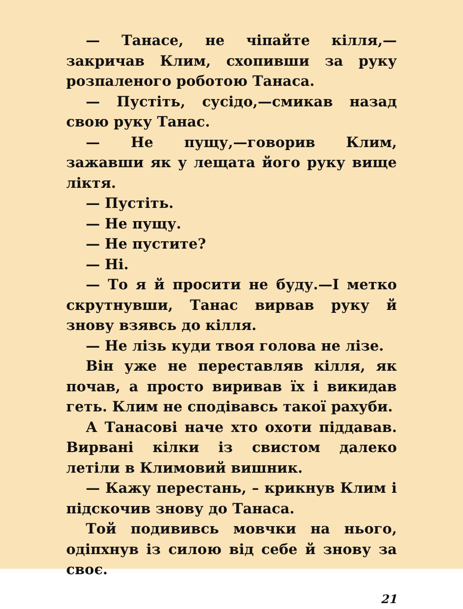— Танасе, не чіпайте кілля,—закричав Клим, схопивши за руку розпаленого роботою Танаса.
— Пустіть, сусідо,—смикав назад свою руку Танас.
— Не пущу,—говорив Клим, зажавши як у лещата його руку вище ліктя.
— Пустіть.
— Не пущу.
— Не пустите?
— Ні.
— То я й просити не буду.—І метко скрутнувши, Танас вирвав руку й знову взявсь до кілля.
— Не лізь куди твоя голова не лізе.
Він уже не переставляв кілля, як почав, а просто виривав їх і викидав геть. Клим не сподівавсь такої рахуби.
А Танасові наче хто охоти піддавав. Вирвані кілки із свистом далеко летіли в Климовий вишник.
— Кажу перестань, – крикнув Клим і підскочив знову до Танаса.
Той подививсь мовчки на нього, одіпхнув із силою від себе й знову за своє.
21